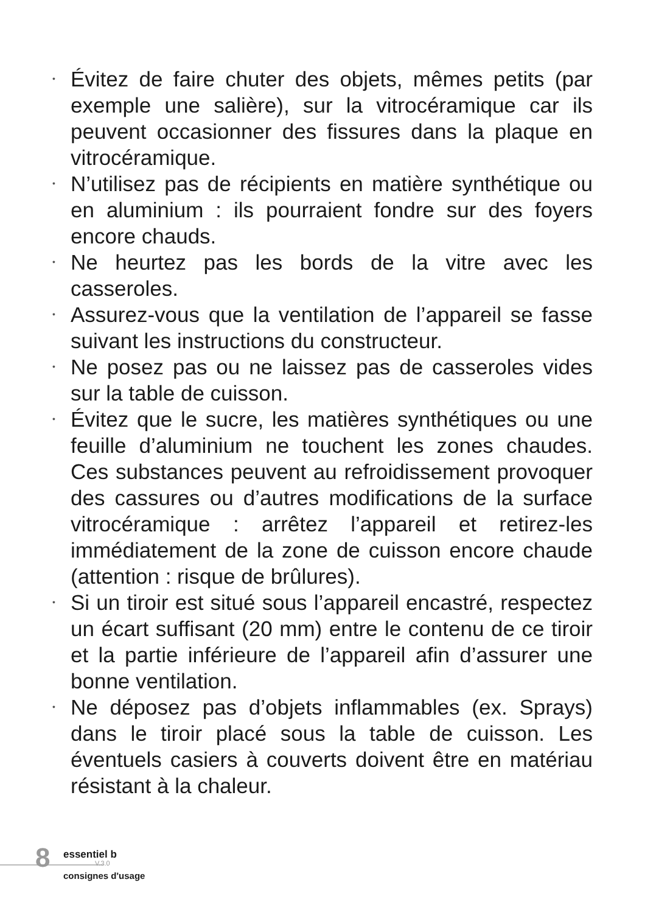• Évitez de faire chuter des objets, mêmes petits (par exemple une salière), sur la vitrocéramique car ils peuvent occasionner des fissures dans la plaque en vitrocéramique.
• N’utilisez pas de récipients en matière synthétique ou en aluminium : ils pourraient fondre sur des foyers encore chauds.
• Ne heurtez pas les bords de la vitre avec les casseroles.
• Assurez-vous que la ventilation de l’appareil se fasse suivant les instructions du constructeur.
• Ne posez pas ou ne laissez pas de casseroles vides sur la table de cuisson.
• Évitez que le sucre, les matières synthétiques ou une feuille d’aluminium ne touchent les zones chaudes. Ces substances peuvent au refroidissement provoquer des cassures ou d’autres modifications de la surface vitrocéramique : arrêtez l’appareil et retirez-les immédiatement de la zone de cuisson encore chaude (attention : risque de brûlures).
• Si un tiroir est situé sous l’appareil encastré, respectez un écart suffisant (20 mm) entre le contenu de ce tiroir et la partie inférieure de l’appareil afin d’assurer une bonne ventilation.
• Ne déposez pas d’objets inflammables (ex. Sprays) dans le tiroir placé sous la table de cuisson. Les éventuels casiers à couverts doivent être en matériau résistant à la chaleur.
8 essentiel b
V.3.0
consignes d'usage